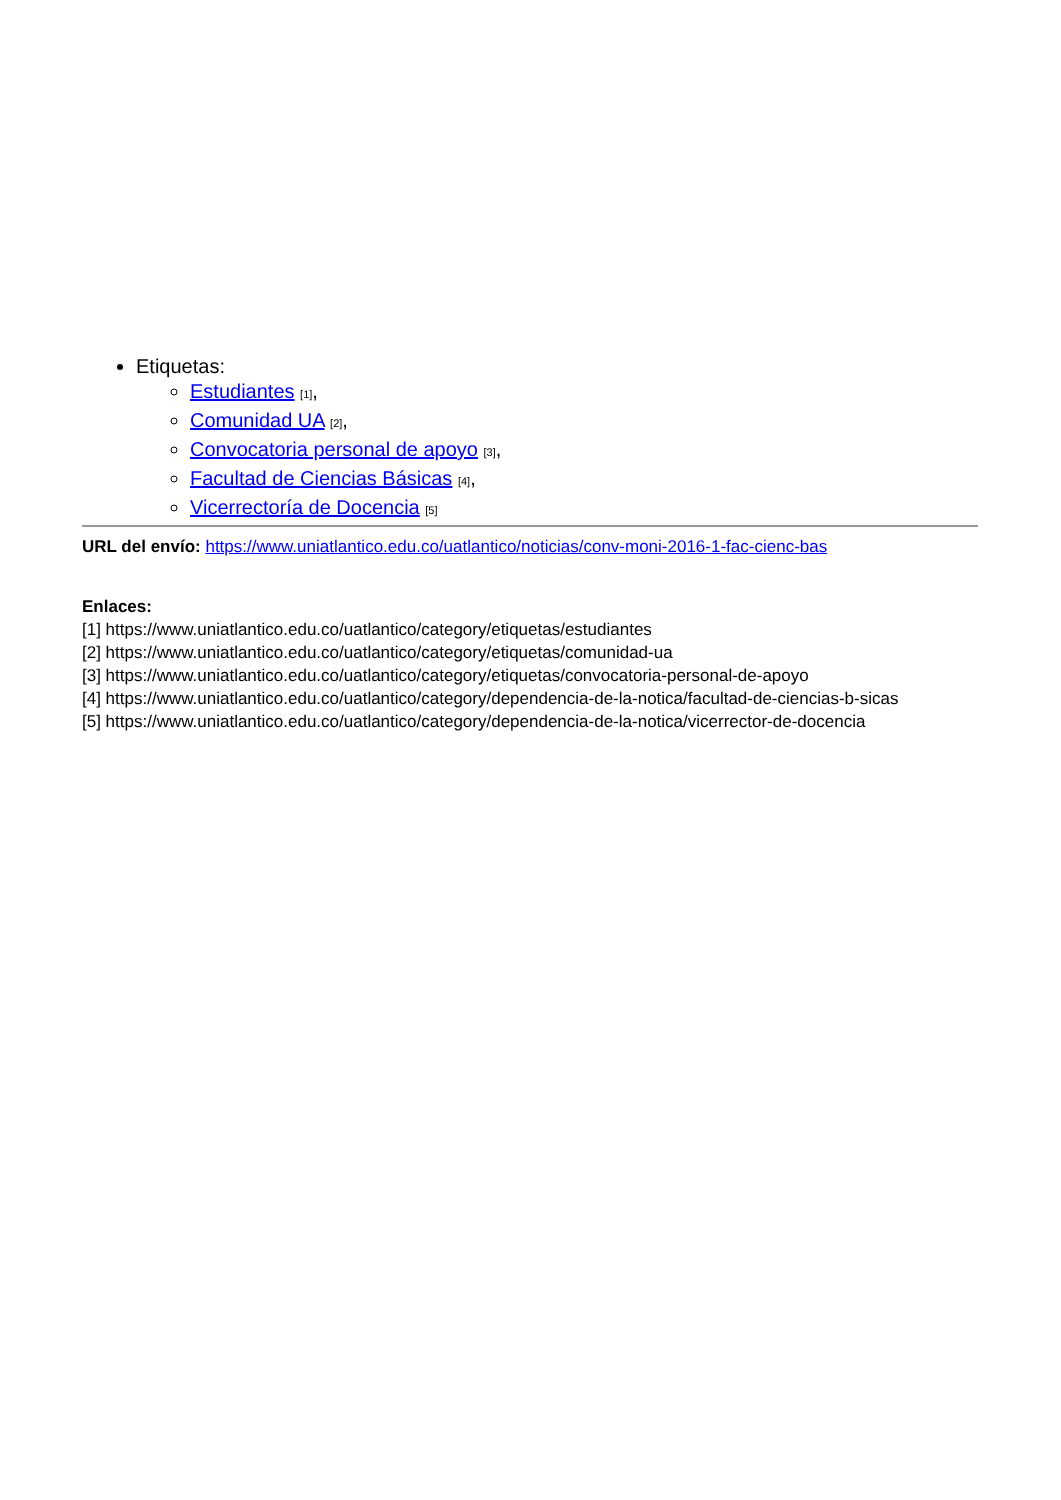Etiquetas:
Estudiantes [1],
Comunidad UA [2],
Convocatoria personal de apoyo [3],
Facultad de Ciencias Básicas [4],
Vicerrectoría de Docencia [5]
URL del envío: https://www.uniatlantico.edu.co/uatlantico/noticias/conv-moni-2016-1-fac-cienc-bas
Enlaces:
[1] https://www.uniatlantico.edu.co/uatlantico/category/etiquetas/estudiantes
[2] https://www.uniatlantico.edu.co/uatlantico/category/etiquetas/comunidad-ua
[3] https://www.uniatlantico.edu.co/uatlantico/category/etiquetas/convocatoria-personal-de-apoyo
[4] https://www.uniatlantico.edu.co/uatlantico/category/dependencia-de-la-notica/facultad-de-ciencias-b-sicas
[5] https://www.uniatlantico.edu.co/uatlantico/category/dependencia-de-la-notica/vicerrector-de-docencia